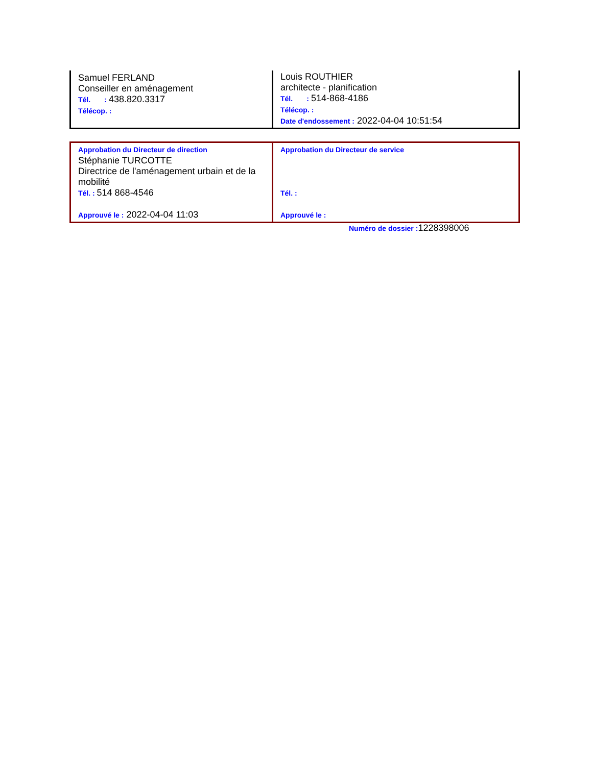| Samuel FERLAND Conseiller en aménagement Tél. : 438.820.3317 Télécop. : | Louis ROUTHIER architecte - planification Tél. : 514-868-4186 Télécop. : Date d'endossement : 2022-04-04 10:51:54 |
| Approbation du Directeur de direction Stéphanie TURCOTTE Directrice de l'aménagement urbain et de la mobilité Tél. : 514 868-4546 Approuvé le : 2022-04-04 11:03 | Approbation du Directeur de service Tél. : Approuvé le : |
Numéro de dossier : 1228398006